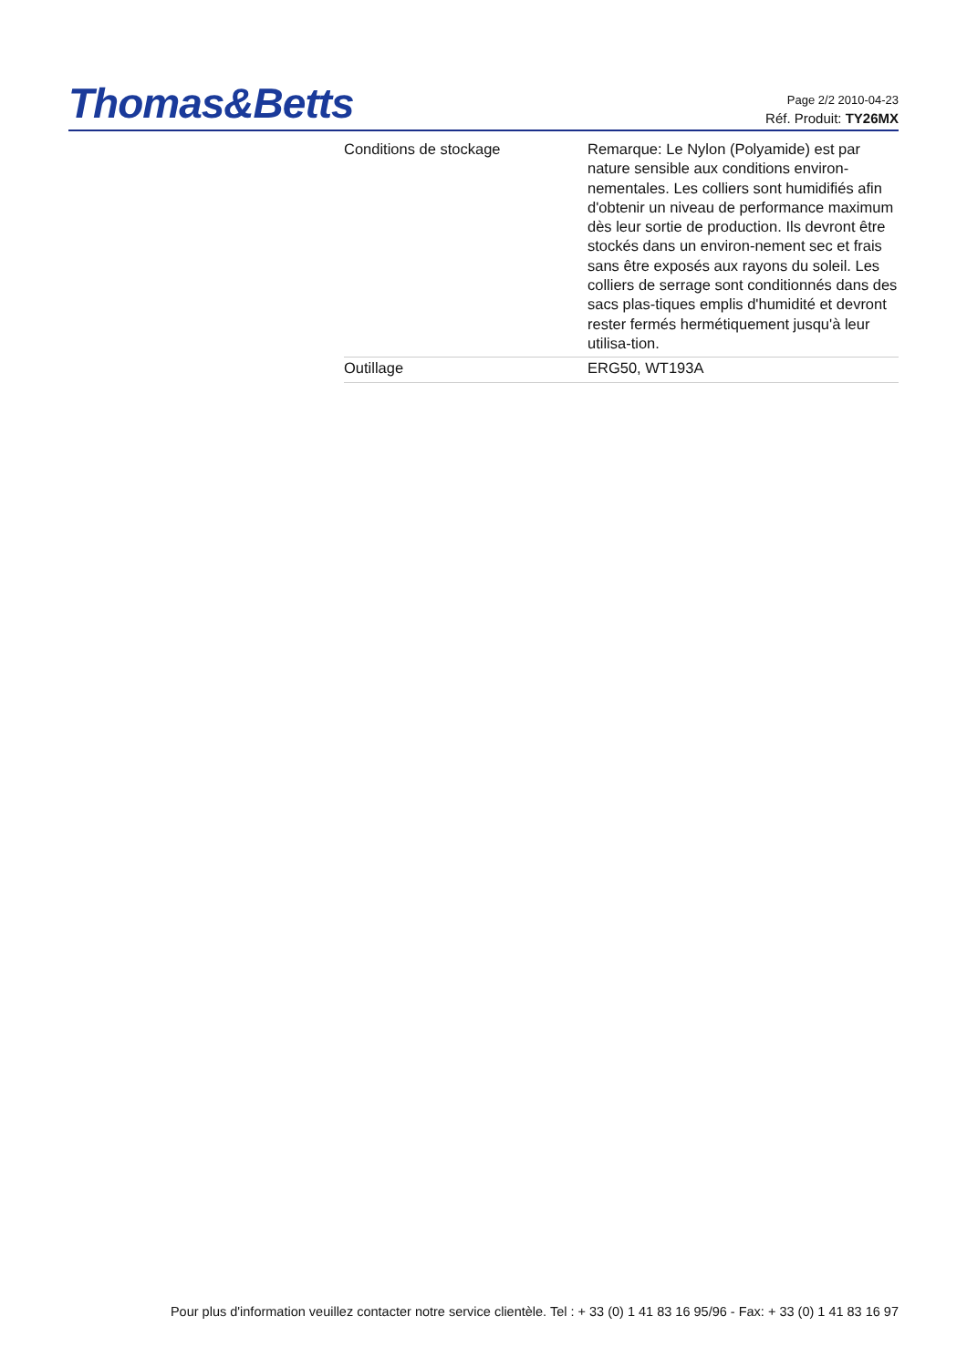Thomas&Betts
Page 2/2 2010-04-23
Réf. Produit: TY26MX
| Conditions de stockage | Remarque: Le Nylon (Polyamide) est par nature sensible aux conditions environ-nementales. Les colliers sont humidifiés afin d'obtenir un niveau de performance maximum dès leur sortie de production. Ils devront être stockés dans un environ-nement sec et frais sans être exposés aux rayons du soleil. Les colliers de serrage sont conditionnés dans des sacs plas-tiques emplis d'humidité et devront rester fermés hermétiquement jusqu'à leur utilisa-tion. |
| Outillage | ERG50, WT193A |
Pour plus d'information veuillez contacter notre service clientèle. Tel : + 33 (0) 1 41 83 16 95/96 - Fax: + 33 (0) 1 41 83 16 97